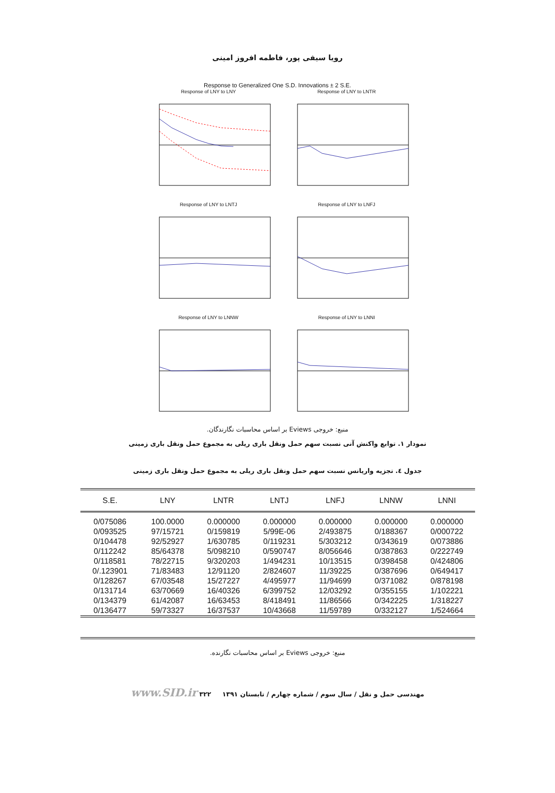رویا سیفی پور، فاطمه افروز امینی
Response to Generalized One S.D. Innovations ± 2 S.E.
Response of LNY to LNY
Response of LNY to LNTR
Response of LNY to LNTJ
Response of LNY to LNFJ
Response of LNY to LNNW
Response of LNY to LNNI
منبع: خروجی Eviews بر اساس محاسبات نگارندگان.
نمودار ۱. توابع واکنش آنی نسبت سهم حمل ونقل باری ریلی به مجموع حمل ونقل باری زمینی
جدول ٤. تجزیه واریانس نسبت سهم حمل ونقل باری ریلی به مجموع حمل ونقل باری زمینی
| S.E. | LNY | LNTR | LNTJ | LNFJ | LNNW | LNNI |
| --- | --- | --- | --- | --- | --- | --- |
| 0/075086 | 100.0000 | 0.000000 | 0.000000 | 0.000000 | 0.000000 | 0.000000 |
| 0/093525 | 97/15721 | 0/159819 | 5/99E-06 | 2/493875 | 0/188367 | 0/000722 |
| 0/104478 | 92/52927 | 1/630785 | 0/119231 | 5/303212 | 0/343619 | 0/073886 |
| 0/112242 | 85/64378 | 5/098210 | 0/590747 | 8/056646 | 0/387863 | 0/222749 |
| 0/118581 | 78/22715 | 9/320203 | 1/494231 | 10/13515 | 0/398458 | 0/424806 |
| 0/.123901 | 71/83483 | 12/91120 | 2/824607 | 11/39225 | 0/387696 | 0/649417 |
| 0/128267 | 67/03548 | 15/27227 | 4/495977 | 11/94699 | 0/371082 | 0/878198 |
| 0/131714 | 63/70669 | 16/40326 | 6/399752 | 12/03292 | 0/355155 | 1/102221 |
| 0/134379 | 61/42087 | 16/63453 | 8/418491 | 11/86566 | 0/342225 | 1/318227 |
| 0/136477 | 59/73327 | 16/37537 | 10/43668 | 11/59789 | 0/332127 | 1/524664 |
منبع: خروجی Eviews بر اساس محاسبات نگارنده.
مهندسی حمل و نقل / سال سوم / شماره چهارم / تابستان ۱۳۹۱ ۳۲۲ www.SID.ir